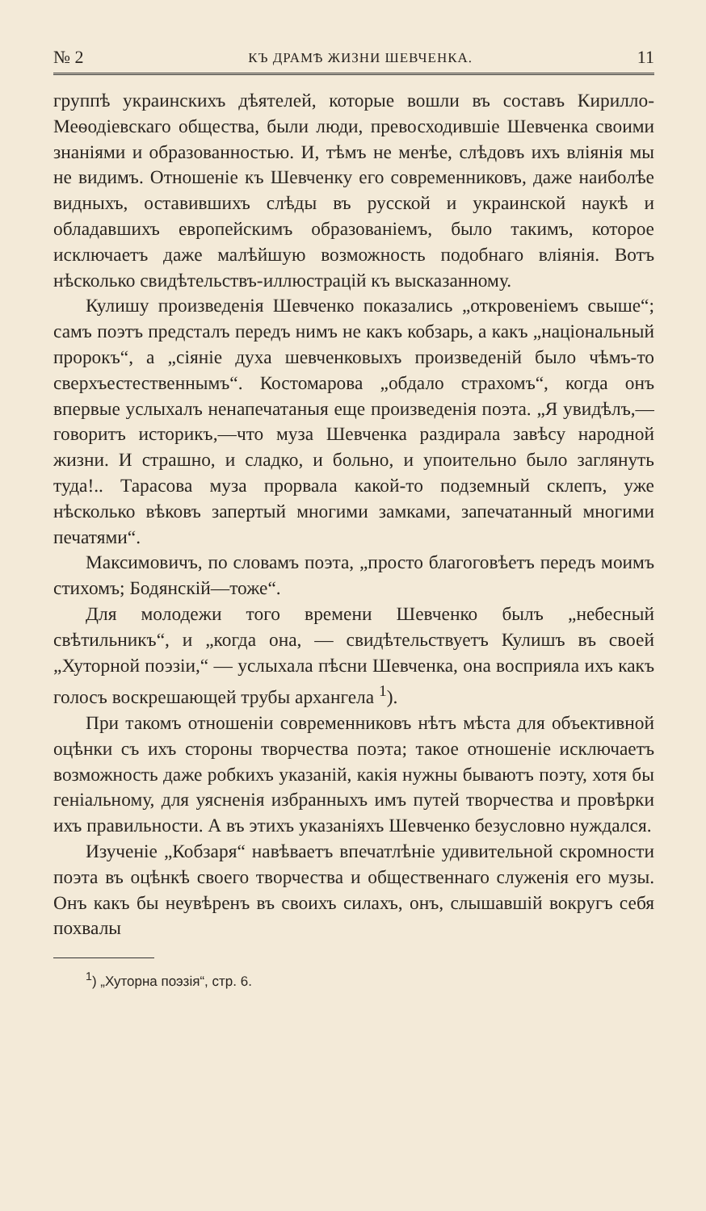№ 2 КЪ ДРАМѢ ЖИЗНИ ШЕВЧЕНКА. 11
группѣ украинскихъ дѣятелей, которые вошли въ составъ Кирилло-Меѳодіевскаго общества, были люди, превосходившіе Шевченка своими знаніями и образованностью. И, тѣмъ не менѣе, слѣдовъ ихъ вліянія мы не видимъ. Отношеніе къ Шевченку его современниковъ, даже наиболѣе видныхъ, оставившихъ слѣды въ русской и украинской наукѣ и обладавшихъ европейскимъ образованіемъ, было такимъ, которое исключаетъ даже малѣйшую возможность подобнаго вліянія. Вотъ нѣсколько свидѣтельствъ-иллюстрацій къ высказанному.
Кулишу произведенія Шевченко показались „откровеніемъ свыше“; самъ поэтъ предсталъ передъ нимъ не какъ кобзарь, а какъ „національный пророкъ“, а „сіяніе духа шевченковыхъ произведеній было чѣмъ-то сверхъестественнымъ“. Костомарова „обдало страхомъ“, когда онъ впервые услыхалъ ненапечатаныя еще произведенія поэта. „Я увидѣлъ,—говоритъ историкъ,—что муза Шевченка раздирала завѣсу народной жизни. И страшно, и сладко, и больно, и упоительно было заглянуть туда!.. Тарасова муза прорвала какой-то подземный склепъ, уже нѣсколько вѣковъ запертый многими замками, запечатанный многими печатями“.
Максимовичъ, по словамъ поэта, „просто благоговѣетъ передъ моимъ стихомъ; Бодянскій—тоже“.
Для молодежи того времени Шевченко былъ „небесный свѣтильникъ“, и „когда она, — свидѣтельствуетъ Кулишъ въ своей „Хуторной поэзіи,“ — услыхала пѣсни Шевченка, она восприяла ихъ какъ голосъ воскрешающей трубы архангела <sup>1</sup>).
При такомъ отношеніи современниковъ нѣтъ мѣста для объективной оцѣнки съ ихъ стороны творчества поэта; такое отношеніе исключаетъ возможность даже робкихъ указаній, какія нужны бываютъ поэту, хотя бы геніальному, для уясненія избранныхъ имъ путей творчества и провѣрки ихъ правильности. А въ этихъ указаніяхъ Шевченко безусловно нуждался.
Изученіе „Кобзаря“ навѣваетъ впечатлѣніе удивительной скромности поэта въ оцѣнкѣ своего творчества и общественнаго служенія его музы. Онъ какъ бы неувѣренъ въ своихъ силахъ, онъ, слышавшій вокругъ себя похвалы
<sup>1</sup>) „Хуторна поэзія“, стр. 6.